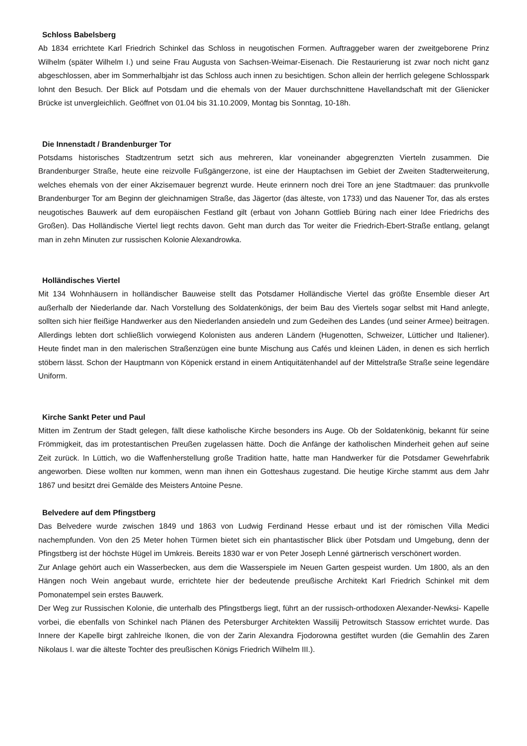Schloss Babelsberg
Ab 1834 errichtete Karl Friedrich Schinkel das Schloss in neugotischen Formen. Auftraggeber waren der zweitgeborene Prinz Wilhelm (später Wilhelm I.) und seine Frau Augusta von Sachsen-Weimar-Eisenach. Die Restaurierung ist zwar noch nicht ganz abgeschlossen, aber im Sommerhalbjahr ist das Schloss auch innen zu besichtigen. Schon allein der herrlich gelegene Schlosspark lohnt den Besuch. Der Blick auf Potsdam und die ehemals von der Mauer durchschnittene Havellandschaft mit der Glienicker Brücke ist unvergleichlich. Geöffnet von 01.04 bis 31.10.2009, Montag bis Sonntag, 10-18h.
Die Innenstadt / Brandenburger Tor
Potsdams historisches Stadtzentrum setzt sich aus mehreren, klar voneinander abgegrenzten Vierteln zusammen. Die Brandenburger Straße, heute eine reizvolle Fußgängerzone, ist eine der Hauptachsen im Gebiet der Zweiten Stadterweiterung, welches ehemals von der einer Akzisemauer begrenzt wurde. Heute erinnern noch drei Tore an jene Stadtmauer: das prunkvolle Brandenburger Tor am Beginn der gleichnamigen Straße, das Jägertor (das älteste, von 1733) und das Nauener Tor, das als erstes neugotisches Bauwerk auf dem europäischen Festland gilt (erbaut von Johann Gottlieb Büring nach einer Idee Friedrichs des Großen). Das Holländische Viertel liegt rechts davon. Geht man durch das Tor weiter die Friedrich-Ebert-Straße entlang, gelangt man in zehn Minuten zur russischen Kolonie Alexandrowka.
Holländisches Viertel
Mit 134 Wohnhäusern in holländischer Bauweise stellt das Potsdamer Holländische Viertel das größte Ensemble dieser Art außerhalb der Niederlande dar. Nach Vorstellung des Soldatenkönigs, der beim Bau des Viertels sogar selbst mit Hand anlegte, sollten sich hier fleißige Handwerker aus den Niederlanden ansiedeln und zum Gedeihen des Landes (und seiner Armee) beitragen. Allerdings lebten dort schließlich vorwiegend Kolonisten aus anderen Ländern (Hugenotten, Schweizer, Lütticher und Italiener). Heute findet man in den malerischen Straßenzügen eine bunte Mischung aus Cafés und kleinen Läden, in denen es sich herrlich stöbern lässt. Schon der Hauptmann von Köpenick erstand in einem Antiquitätenhandel auf der Mittelstraße Straße seine legendäre Uniform.
Kirche Sankt Peter und Paul
Mitten im Zentrum der Stadt gelegen, fällt diese katholische Kirche besonders ins Auge. Ob der Soldatenkönig, bekannt für seine Frömmigkeit, das im protestantischen Preußen zugelassen hätte. Doch die Anfänge der katholischen Minderheit gehen auf seine Zeit zurück. In Lüttich, wo die Waffenherstellung große Tradition hatte, hatte man Handwerker für die Potsdamer Gewehrfabrik angeworben. Diese wollten nur kommen, wenn man ihnen ein Gotteshaus zugestand. Die heutige Kirche stammt aus dem Jahr 1867 und besitzt drei Gemälde des Meisters Antoine Pesne.
Belvedere auf dem Pfingstberg
Das Belvedere wurde zwischen 1849 und 1863 von Ludwig Ferdinand Hesse erbaut und ist der römischen Villa Medici nachempfunden. Von den 25 Meter hohen Türmen bietet sich ein phantastischer Blick über Potsdam und Umgebung, denn der Pfingstberg ist der höchste Hügel im Umkreis. Bereits 1830 war er von Peter Joseph Lenné gärtnerisch verschönert worden.
Zur Anlage gehört auch ein Wasserbecken, aus dem die Wasserspiele im Neuen Garten gespeist wurden. Um 1800, als an den Hängen noch Wein angebaut wurde, errichtete hier der bedeutende preußische Architekt Karl Friedrich Schinkel mit dem Pomonatempel sein erstes Bauwerk.
Der Weg zur Russischen Kolonie, die unterhalb des Pfingstbergs liegt, führt an der russisch-orthodoxen Alexander-Newksi- Kapelle vorbei, die ebenfalls von Schinkel nach Plänen des Petersburger Architekten Wassilij Petrowitsch Stassow errichtet wurde. Das Innere der Kapelle birgt zahlreiche Ikonen, die von der Zarin Alexandra Fjodorowna gestiftet wurden (die Gemahlin des Zaren Nikolaus I. war die älteste Tochter des preußischen Königs Friedrich Wilhelm III.).